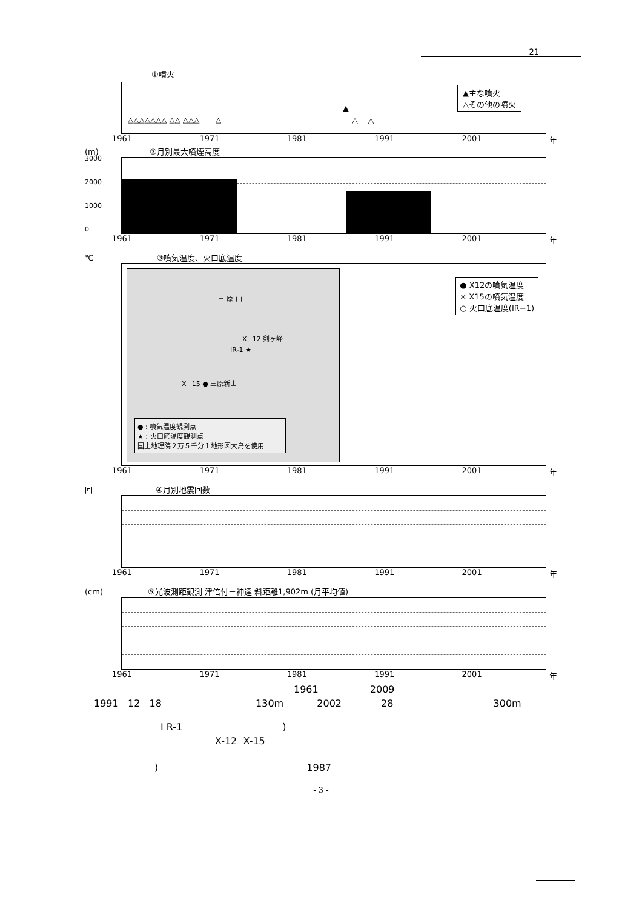21
①噴火
▲主な噴火
△その他の噴火
△△△△△△△ △△ △△△ △
▲
△ △
1961 1971 1981 1991 2001 年
(m) ②月別最大噴煙高度
1961 1971 1981 1991 2001 年
3000
2000
1000
0
℃ ③噴気温度、火口底温度
三 原 山
X−12 剣ヶ峰
IR-1 ★
X−15 ● 三原新山
● : 噴気温度観測点
★ : 火口底温度観測点
国土地理院２万５千分１地形図大島を使用
● X12の噴気温度
× X15の噴気温度
○ 火口底温度(IR−1)
1961 1971 1981 1991 2001 年
回 ④月別地震回数
1961 1971 1981 1991 2001 年
(cm) ⑤光波測距観測 津倍付－神達 斜距離1,902m (月平均値)
1961 1971 1981 1991 2001 年
1961 2009
1991 12 18 130m 2002 28 300m
I R-1 )
X-12 X-15
) 1987
- 3 -